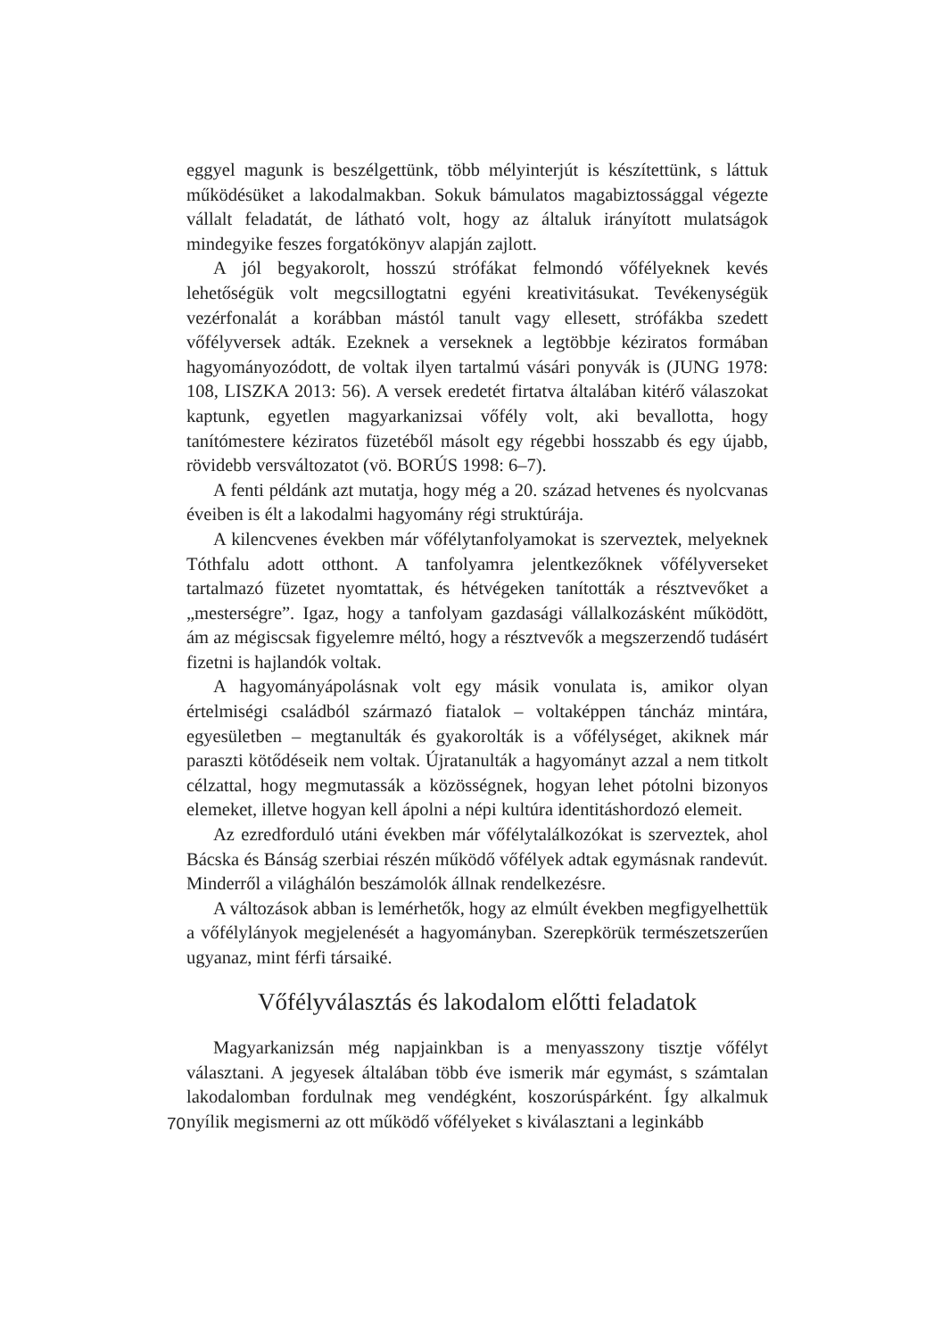eggyel magunk is beszélgettünk, több mélyinterjút is készítettünk, s láttuk működésüket a lakodalmakban. Sokuk bámulatos magabiztossággal végezte vállalt feladatát, de látható volt, hogy az általuk irányított mulatságok mindegyike feszes forgatókönyv alapján zajlott.
A jól begyakorolt, hosszú strófákat felmondó vőfélyeknek kevés lehetőségük volt megcsillogtatni egyéni kreativitásukat. Tevékenységük vezérfonalát a korábban mástól tanult vagy ellesett, strófákba szedett vőfélyversek adták. Ezeknek a verseknek a legtöbbje kéziratos formában hagyományozódott, de voltak ilyen tartalmú vásári ponyvák is (JUNG 1978: 108, LISZKA 2013: 56). A versek eredetét firtatva általában kitérő válaszokat kaptunk, egyetlen magyarkanizsai vőfély volt, aki bevallotta, hogy tanítómestere kéziratos füzetéből másolt egy régebbi hosszabb és egy újabb, rövidebb versváltozatot (vö. BORÚS 1998: 6–7).
A fenti példánk azt mutatja, hogy még a 20. század hetvenes és nyolcvanas éveiben is élt a lakodalmi hagyomány régi struktúrája.
A kilencvenes években már vőfélytanfolyamokat is szerveztek, melyeknek Tóthfalu adott otthont. A tanfolyamra jelentkezőknek vőfélyverseket tartalmazó füzetet nyomtattak, és hétvégeken tanították a résztvevőket a „mesterségre”. Igaz, hogy a tanfolyam gazdasági vállalkozásként működött, ám az mégiscsak figyelemre méltó, hogy a résztvevők a megszerzendő tudásért fizetni is hajlandók voltak.
A hagyományápolásnak volt egy másik vonulata is, amikor olyan értelmiségi családból származó fiatalok – voltaképpen táncház mintára, egyesületben – megtanulták és gyakorolták is a vőfélységet, akiknek már paraszti kötődéseik nem voltak. Újratanulták a hagyományt azzal a nem titkolt célzattal, hogy megmutassák a közösségnek, hogyan lehet pótolni bizonyos elemeket, illetve hogyan kell ápolni a népi kultúra identitáshordozó elemeit.
Az ezredforduló utáni években már vőfélytalálkozókat is szerveztek, ahol Bácska és Bánság szerbiai részén működő vőfélyek adtak egymásnak randevút. Minderről a világhálón beszámolók állnak rendelkezésre.
A változások abban is lemérhetők, hogy az elmúlt években megfigyelhettük a vőfélylányok megjelenését a hagyományban. Szerepkörük természetszerűen ugyanaz, mint férfi társaiké.
Vőfélyválasztás és lakodalom előtti feladatok
Magyarkanizsán még napjainkban is a menyasszony tisztje vőfélyt választani. A jegyesek általában több éve ismerik már egymást, s számtalan lakodalomban fordulnak meg vendégként, koszorúspárként. Így alkalmuk
70 nyílik megismerni az ott működő vőfélyeket s kiválasztani a leginkább